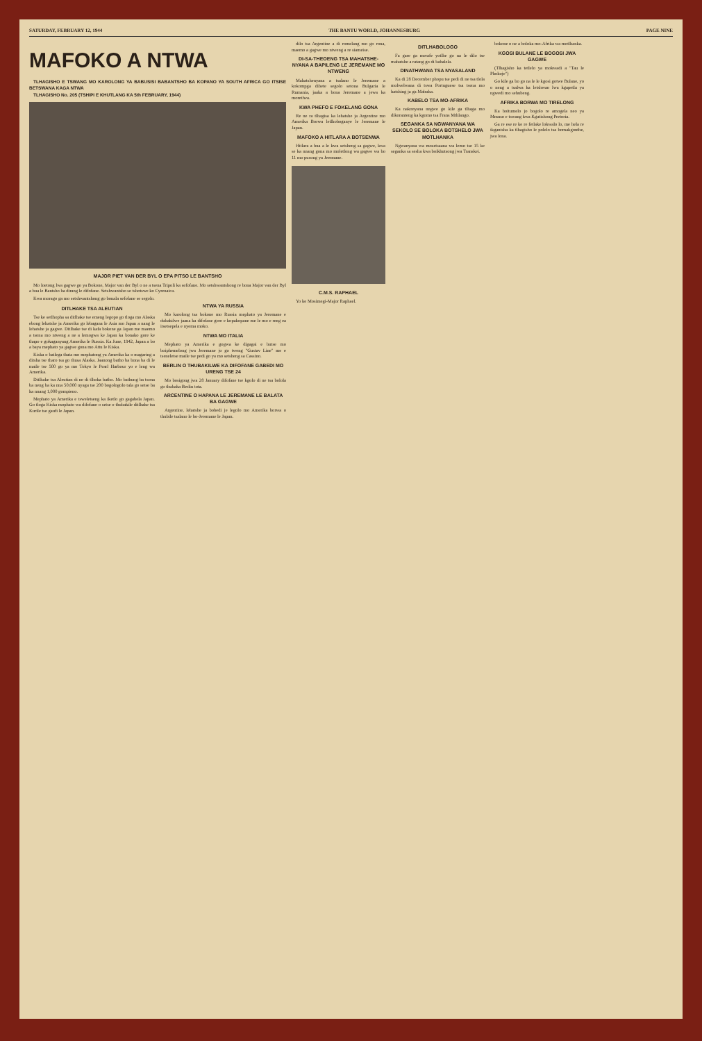SATURDAY, FEBRUARY 12, 1944 THE BANTU WORLD, JOHANNESBURG PAGE NINE
MAFOKO A NTWA
TLHAGISHO E TSWANG MO KAROLONG YA BABUSISI BABANTSHO BA KOPANO YA SOUTH AFRICA GO ITSISE BETSWANA KAGA NTWA
TLHAGISHO No. 205 (TSHIPI E KHUTLANG KA 5th FEBRUARY, 1944)
MAJOR PIET VAN DER BYL O EPA PITSO LE BANTSHO
Mo loetong lwa gagwe go ya Bokone, Major van der Byl o ne a tsena Tripoli ka sefofane. Mo setshwantshong re bona Major van der Byl a bua le Bantsho ba dirang le difofane. Setshwantsho se tshotswe ko Cyrenaica.
Kwa morago ga mo setshwantshong go bonala sefofane se segolo.
DITLHAKE TSA ALEUTIAN
Tse ke setlhopha sa ditlhake tse emeng legopo go tloga mo Alaska ebong lehatshe ja Amerika go lebagana le Asia mo Japan a nang le lehatshe ja gagwe. Ditlhake tse di kafa bokone ga Japan me maemo a tsona mo ntweng a ne a lemogwa ke Japan ka bonako gore ke thapo e gokaganyang Amerika le Russia. Ka June, 1942, Japan a bo a baya mephato ya gagwe gona mo Attu le Kiska.
Kiska o batlega thata mo mephatong ya Amerika ka o magaring a ditsha tse tharo tsa go thusa Alaska. Jaanong batho ba bona ba di le maile tse 500 go ya mo Tokyo le Pearl Harbour yo e leng wa Amerika.
Ditlhake tsa Aleutian di ne di tlhoka batho. Mo bathung ba tsona ba neng ba ka nna 50,000 nyaga tse 200 bogologolo tala go setse ba ka nnang 1,000 gompieno.
Mephato ya Amerika e tsweletseng ka iketlo go gagabela Japan. Go tloga Kiska mophato wa difofane o setse o thubakile ditlhake tsa Kurile tse gaufi le Japan.
NTWA YA RUSSIA
Mo karolong tsa bokone mo Russia mephato ya Jeremane e dubakilwe jaana ka difofane gore e kopakopane me le mo e reng ea itsetsepela e nyema moko.
NTWA MO ITALIA
Mephato ya Amerika e gogwa ke digagai e butse mo boiphemelong jwa Jeremane jo go tweng "Gustav Line" me e tseneletse maile tse pedi go ya mo setsheng sa Cassino.
BERLIN O THUBAKILWE KA DIFOFANE GABEDI MO URENG TSE 24
Mo bosigong jwa 28 January difofane tse kgolo di ne tsa bolola go thubaka Berlin tota.
ARCENTINE O HAPANA LE JEREMANE LE BALATA BA GAGWE
Argentine, lehatshe ja bobedi je legolo mo Amerika borwa o thubile tsalano le bo-Jeremane le Japan.
dilo tsa Argentine a di romelang mo go rona, maemo a gagwe mo ntweng a re siameise.
DI-SA-THEOENG TSA MAHATSHE-NYANA A BAPILENG LE JEREMANE MO NTWENG
Mahatshenyana a tsalano le Jeremane a kokompga dibete segolo setona Bulgaria le Rumania, jaaka a bona Jeremane a jewa ka moretlwa.
KWA PHEFO E FOKELANG GONA
Re ne ra tlhagisa ka lehatshe ja Argentine mo Amerika Borwa letlhoboganye le Jeremane le Japan.
MAFOKO A HITLARA A BOTSENWA
Hitlara a bua a le kwa setsheng sa gagwe, kwa se ka nnang gona mo moletlong wa gagwe wa bo 11 mo pusong ya Jeremane.
C.M.S. RAPHAEL
Yo ke Mosimegi-Major Raphael.
DITLHABOLOGO
Fa gare ga merafe yotlhe go na le dilo tse mahatshe a ratang go di babalela.
DINATHWANA TSA NYASALAND
Ka di 28 December phopu tse pedi di ne tsa tlola molwelwana di tswa Portuguese tsa tsena mo hatshing ja ga Mabuka.
KABELO TSA MO-AFRIKA
Ka nakonyana nngwe go kile ga tlhaga mo dikoranteng ka kgomo tsa Frans Mthlango.
SEGANKA SA NGWANYANA WA SEKOLO SE BOLOKA BOTSHELO JWA MOTLHANKA
Ngwanyana wa mosetsaana wa lemo tse 15 ke seganka sa sesha kwa boikhutsong jwa Transkei.
bokone o ne a boloka mo-Afrika wa motlhanka.
KGOSI BULANE LE BOGOSI JWA GAGWE
(Tlhagisho ka tetlelo ya mokwadi a "Tau le Phokoje")
Go kile ga bo go na le le kgosi gotwe Bulane, yo o neng a tsalwa ka letshwao lwa kgapetla ya ngwedi mo sehubeng.
AFRIKA BORWA MO TIRELONG
Ka boitumelo jo bogolo re amogela neo ya Mmuso e tswang kwa Kgatishong Pretoria.
Ga re ese re ke re fetlake lokwalo lo, me hela re ikgantsha ka tlhagisho le polelo tsa bomakgonthe, jwa lona.